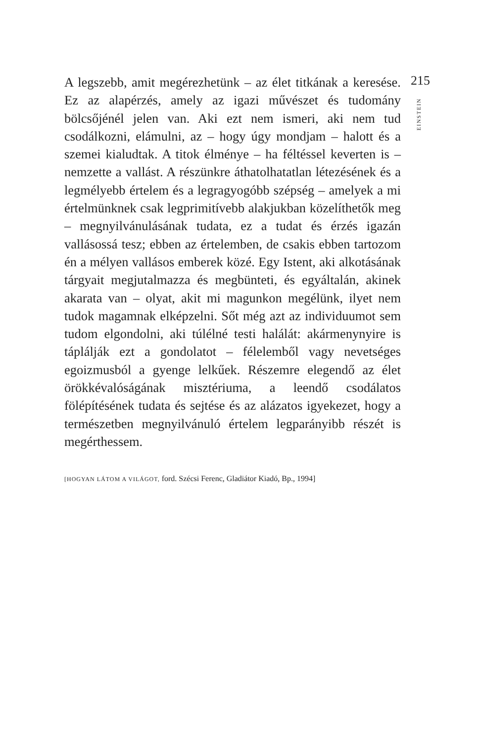A legszebb, amit megérezhetünk – az élet titkának a keresése. Ez az alapérzés, amely az igazi művészet és tudomány bölcsőjénél jelen van. Aki ezt nem ismeri, aki nem tud csodálkozni, elámulni, az – hogy úgy mondjam – halott és a szemei kialudtak. A titok élménye – ha féltéssel keverten is – nemzette a vallást. A részünkre áthatolhatatlan létezésének és a legmélyebb értelem és a legragyogóbb szépség – amelyek a mi értelmünknek csak legprimitívebb alakjukban közelíthetők meg – megnyilvánulásának tudata, ez a tudat és érzés igazán vallásossá tesz; ebben az értelemben, de csakis ebben tartozom én a mélyen vallásos emberek közé. Egy Istent, aki alkotásának tárgyait megjutalmazza és megbünteti, és egyáltalán, akinek akarata van – olyat, akit mi magunkon megélünk, ilyet nem tudok magamnak elképzelni. Sőt még azt az individuumot sem tudom elgondolni, aki túlélné testi halálát: akármenynyire is táplálják ezt a gondolatot – félelemből vagy nevetséges egoizmusból a gyenge lelkűek. Részemre elegendő az élet örökkévalóságának misztériuma, a leendő csodálatos fölépítésének tudata és sejtése és az alázatos igyekezet, hogy a természetben megnyilvánuló értelem legparányibb részét is megérthessem.
[HOGYAN LÁTOM A VILÁGOT, ford. Szécsi Ferenc, Gladiátor Kiadó, Bp., 1994]
215
EINSTEIN